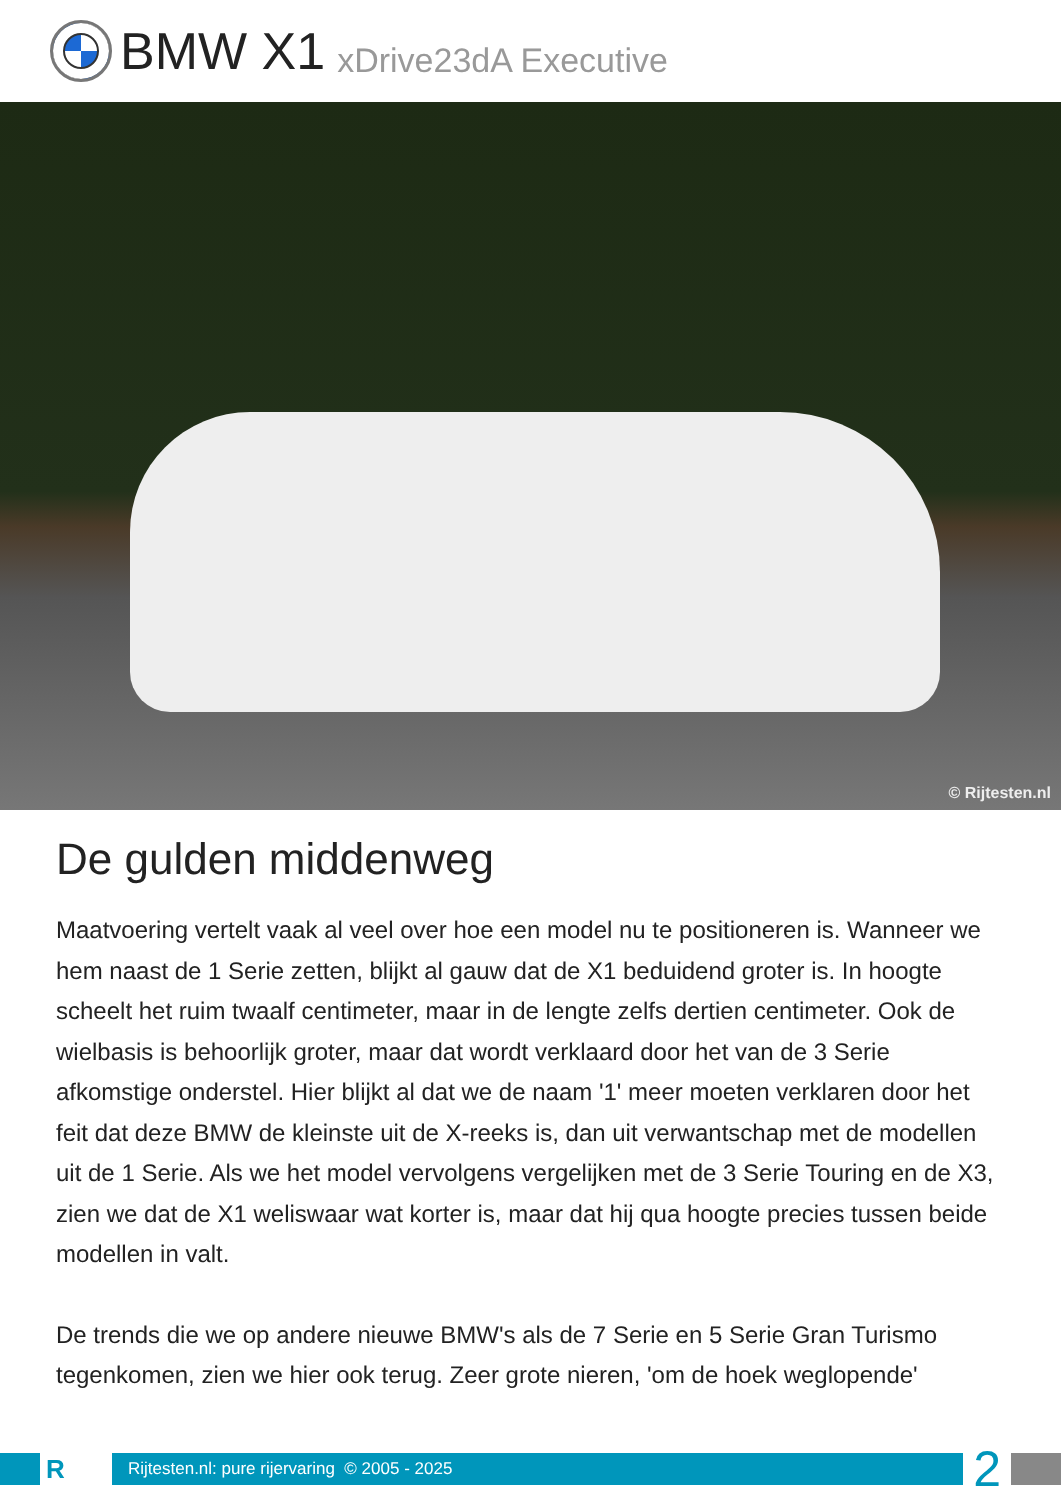BMW X1 xDrive23dA Executive
© Rijtesten.nl
De gulden middenweg
Maatvoering vertelt vaak al veel over hoe een model nu te positioneren is. Wanneer we hem naast de 1 Serie zetten, blijkt al gauw dat de X1 beduidend groter is. In hoogte scheelt het ruim twaalf centimeter, maar in de lengte zelfs dertien centimeter. Ook de wielbasis is behoorlijk groter, maar dat wordt verklaard door het van de 3 Serie afkomstige onderstel. Hier blijkt al dat we de naam '1' meer moeten verklaren door het feit dat deze BMW de kleinste uit de X-reeks is, dan uit verwantschap met de modellen uit de 1 Serie. Als we het model vervolgens vergelijken met de 3 Serie Touring en de X3, zien we dat de X1 weliswaar wat korter is, maar dat hij qua hoogte precies tussen beide modellen in valt.
De trends die we op andere nieuwe BMW's als de 7 Serie en 5 Serie Gran Turismo tegenkomen, zien we hier ook terug. Zeer grote nieren, 'om de hoek weglopende'
R
Rijtesten.nl: pure rijervaring © 2005 - 2025
2